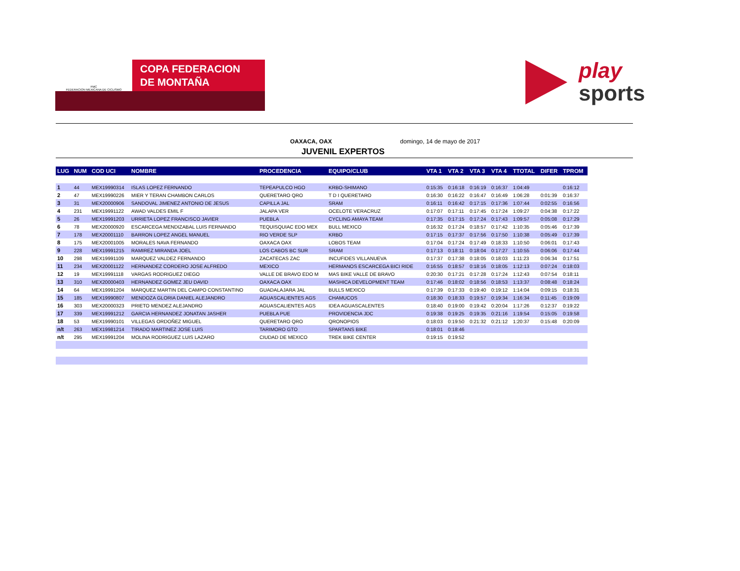FMC
FEDERACION MEXICANA DE CICLISMO
COPA FEDERACION
DE MONTAÑA
play
sports
OAXACA, OAX domingo, 14 de mayo de 2017
JUVENIL EXPERTOS
| LUG | NUM | COD UCI | NOMBRE | PROCEDENCIA | EQUIPO/CLUB | VTA 1 | VTA 2 | VTA 3 | VTA 4 | TTOTAL | DIFER | TPROM |
| --- | --- | --- | --- | --- | --- | --- | --- | --- | --- | --- | --- | --- |
| 1 | 44 | MEX19990314 | ISLAS LOPEZ FERNANDO | TEPEAPULCO HGO | KRBO-SHIMANO | 0:15:35 | 0:16:18 | 0:16:19 | 0:16:37 | 1:04:49 | | 0:16:12 |
| 2 | 47 | MEX19990226 | MIER Y TERAN CHAMBON CARLOS | QUERETARO QRO | T D I QUERETARO | 0:16:30 | 0:16:22 | 0:16:47 | 0:16:49 | 1:06:28 | 0:01:39 | 0:16:37 |
| 3 | 31 | MEX20000906 | SANDOVAL JIMENEZ ANTONIO DE JESUS | CAPILLA JAL | SRAM | 0:16:11 | 0:16:42 | 0:17:15 | 0:17:36 | 1:07:44 | 0:02:55 | 0:16:56 |
| 4 | 231 | MEX19991122 | AWAD VALDES EMIL F | JALAPA VER | OCELOTE VERACRUZ | 0:17:07 | 0:17:11 | 0:17:45 | 0:17:24 | 1:09:27 | 0:04:38 | 0:17:22 |
| 5 | 26 | MEX19991203 | URRIETA LOPEZ FRANCISCO JAVIER | PUEBLA | CYCLING AMAYA TEAM | 0:17:35 | 0:17:15 | 0:17:24 | 0:17:43 | 1:09:57 | 0:05:08 | 0:17:29 |
| 6 | 78 | MEX20000920 | ESCARCEGA MENDIZABAL LUIS FERNANDO | TEQUISQUIAC EDO MEX | BULL MEXICO | 0:16:32 | 0:17:24 | 0:18:57 | 0:17:42 | 1:10:35 | 0:05:46 | 0:17:39 |
| 7 | 178 | MEX20001110 | BARRON LOPEZ ANGEL MANUEL | RIO VERDE SLP | KRBO | 0:17:15 | 0:17:37 | 0:17:56 | 0:17:50 | 1:10:38 | 0:05:49 | 0:17:39 |
| 8 | 175 | MEX20001005 | MORALES NAVA FERNANDO | OAXACA OAX | LOBOS TEAM | 0:17:04 | 0:17:24 | 0:17:49 | 0:18:33 | 1:10:50 | 0:06:01 | 0:17:43 |
| 9 | 228 | MEX19991215 | RAMIREZ MIRANDA JOEL | LOS CABOS BC SUR | SRAM | 0:17:13 | 0:18:11 | 0:18:04 | 0:17:27 | 1:10:55 | 0:06:06 | 0:17:44 |
| 10 | 298 | MEX19991109 | MARQUEZ VALDEZ FERNANDO | ZACATECAS ZAC | INCUFIDES VILLANUEVA | 0:17:37 | 0:17:38 | 0:18:05 | 0:18:03 | 1:11:23 | 0:06:34 | 0:17:51 |
| 11 | 234 | MEX20001122 | HERNANDEZ CORDERO JOSE ALFREDO | MEXICO | HERMANOS ESCARCEGA BICI RIDE | 0:16:55 | 0:18:57 | 0:18:16 | 0:18:05 | 1:12:13 | 0:07:24 | 0:18:03 |
| 12 | 19 | MEX19991118 | VARGAS RODRIGUEZ DIEGO | VALLE DE BRAVO EDO M | MAS BIKE VALLE DE BRAVO | 0:20:30 | 0:17:21 | 0:17:28 | 0:17:24 | 1:12:43 | 0:07:54 | 0:18:11 |
| 13 | 310 | MEX20000403 | HERNANDEZ GOMEZ JEU DAVID | OAXACA OAX | MASHICA DEVELOPMENT TEAM | 0:17:46 | 0:18:02 | 0:18:56 | 0:18:53 | 1:13:37 | 0:08:48 | 0:18:24 |
| 14 | 64 | MEX19991204 | MARQUEZ MARTIN DEL CAMPO CONSTANTINO | GUADALAJARA JAL | BULLS MEXICO | 0:17:39 | 0:17:33 | 0:19:40 | 0:19:12 | 1:14:04 | 0:09:15 | 0:18:31 |
| 15 | 185 | MEX19990807 | MENDOZA GLORIA DANIEL ALEJANDRO | AGUASCALIENTES AGS | CHAMUCOS | 0:18:30 | 0:18:33 | 0:19:57 | 0:19:34 | 1:16:34 | 0:11:45 | 0:19:09 |
| 16 | 303 | MEX20000323 | PRIETO MENDEZ ALEJANDRO | AGUASCALIENTES AGS | IDEA AGUASCALENTES | 0:18:40 | 0:19:00 | 0:19:42 | 0:20:04 | 1:17:26 | 0:12:37 | 0:19:22 |
| 17 | 339 | MEX19991212 | GARCIA HERNANDEZ JONATAN JASHER | PUEBLA PUE | PROVIDENCIA JDC | 0:19:38 | 0:19:25 | 0:19:35 | 0:21:16 | 1:19:54 | 0:15:05 | 0:19:58 |
| 18 | 53 | MEX19990101 | VILLEGAS ORDOÑEZ MIGUEL | QUERETARO QRO | QRONOPIOS | 0:18:03 | 0:19:50 | 0:21:32 | 0:21:12 | 1:20:37 | 0:15:48 | 0:20:09 |
| n/t | 263 | MEX19981214 | TIRADO MARTINEZ JOSE LUIS | TARIMORO GTO | SPARTANS BIKE | 0:18:01 | 0:18:46 | | | | | |
| n/t | 295 | MEX19991204 | MOLINA RODRIGUEZ LUIS LAZARO | CIUDAD DE MEXICO | TREK BIKE CENTER | 0:19:15 | 0:19:52 | | | | | |